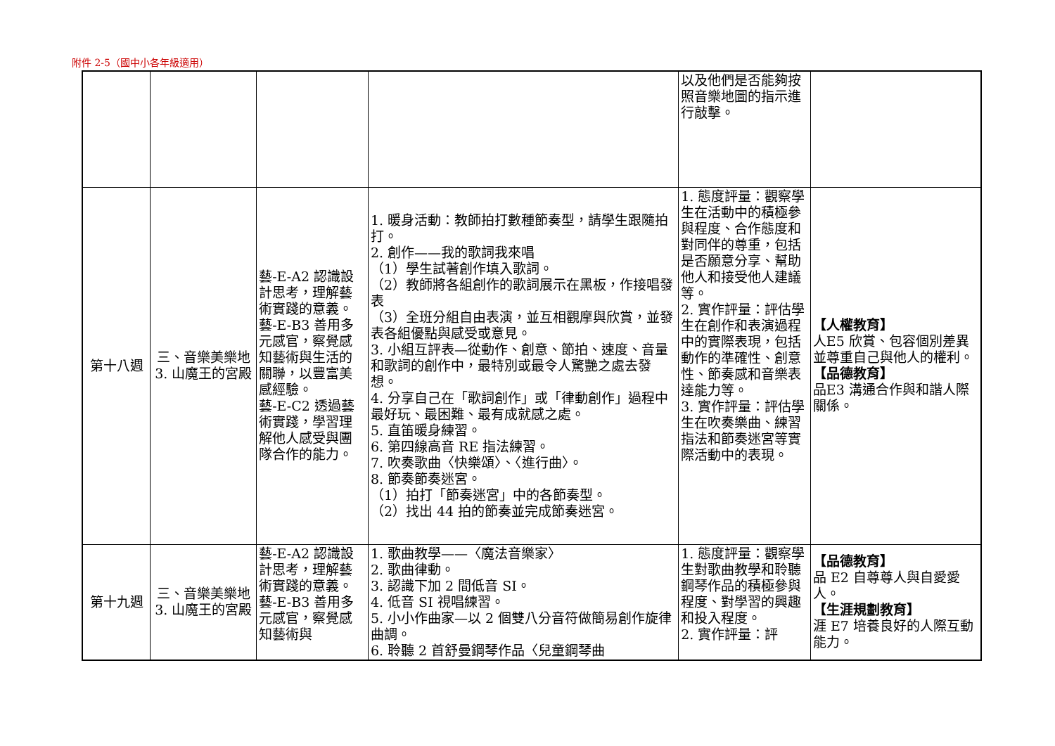附件 2-5（國中小各年級適用）
| | | | | 以及他們是否能夠按照音樂地圖的指示進行敲擊。 | |
| 第十八週 | 三、音樂美樂地 3. 山魔王的宮殿 | 藝-E-A2 認識設計思考，理解藝術實踐的意義。 藝-E-B3 善用多元感官，察覺感知藝術與生活的關聯，以豐富美感經驗。 藝-E-C2 透過藝術實踐，學習理解他人感受與團隊合作的能力。 | 1. 暖身活動：教師拍打數種節奏型，請學生跟隨拍打。 2. 創作——我的歌詞我來唱 （1）學生試著創作填入歌詞。 （2）教師將各組創作的歌詞展示在黑板，作接唱發表 （3）全班分組自由表演，並互相觀摩與欣賞，並發表各組優點與感受或意見。 3. 小組互評表—從動作、創意、節拍、速度、音量和歌詞的創作中，最特別或最令人驚艷之處去發想。 4. 分享自己在「歌詞創作」或「律動創作」過程中最好玩、最困難、最有成就感之處。 5. 直笛暖身練習。 6. 第四線高音 RE 指法練習。 7. 吹奏歌曲〈快樂頌〉、〈進行曲〉。 8. 節奏節奏迷宮。 （1）拍打「節奏迷宮」中的各節奏型。 （2）找出 44 拍的節奏並完成節奏迷宮。 | 1. 態度評量：觀察學生在活動中的積極參與程度、合作態度和對同伴的尊重，包括是否願意分享、幫助他人和接受他人建議等。 2. 實作評量：評估學生在創作和表演過程中的實際表現，包括動作的準確性、創意性、節奏感和音樂表達能力等。 3. 實作評量：評估學生在吹奏樂曲、練習指法和節奏迷宮等實際活動中的表現。 | 【人權教育】 人E5 欣賞、包容個別差異並尊重自己與他人的權利。 【品德教育】 品E3 溝通合作與和諧人際關係。 |
| 第十九週 | 三、音樂美樂地 3. 山魔王的宮殿 | 藝-E-A2 認識設計思考，理解藝術實踐的意義。 藝-E-B3 善用多元感官，察覺感知藝術與 | 1. 歌曲教學——〈魔法音樂家〉 2. 歌曲律動。 3. 認識下加 2 間低音 SI。 4. 低音 SI 視唱練習。 5. 小小作曲家—以 2 個雙八分音符做簡易創作旋律曲調。 6. 聆聽 2 首舒曼鋼琴作品〈兒童鋼琴曲 | 1. 態度評量：觀察學生對歌曲教學和聆聽鋼琴作品的積極參與程度、對學習的興趣和投入程度。 2. 實作評量：評 | 【品德教育】 品 E2 自尊尊人與自愛愛人。 【生涯規劃教育】 涯 E7 培養良好的人際互動能力。 |